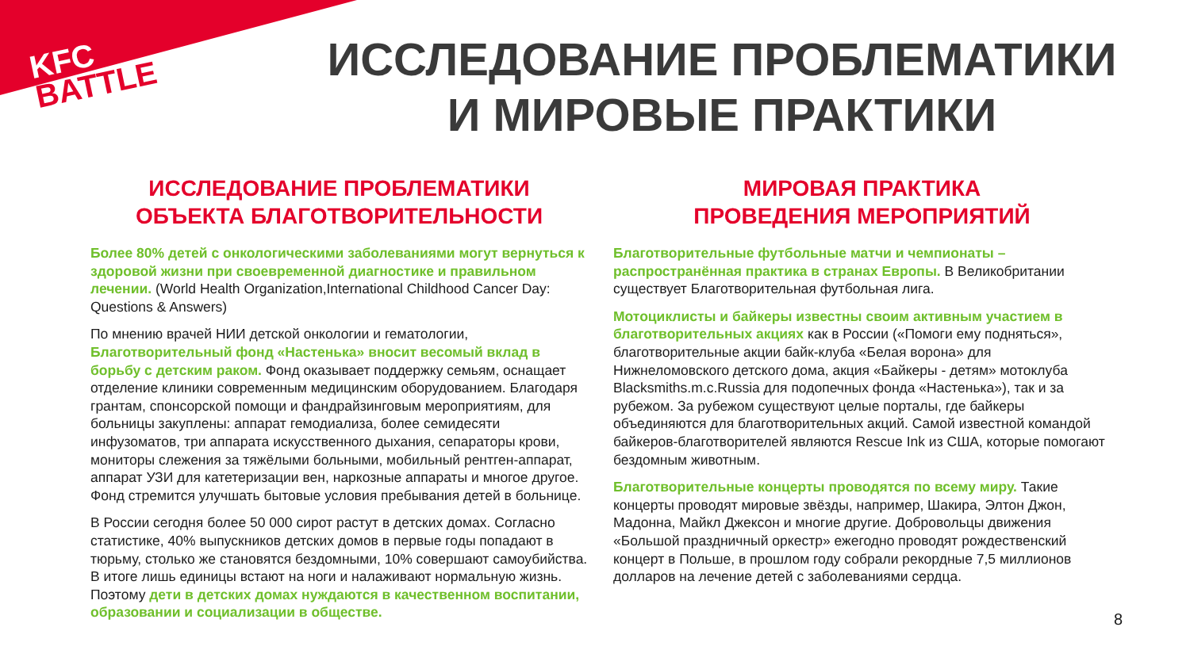KFC
BATTLE
ИССЛЕДОВАНИЕ ПРОБЛЕМАТИКИ
И МИРОВЫЕ ПРАКТИКИ
ИССЛЕДОВАНИЕ ПРОБЛЕМАТИКИ
ОБЪЕКТА БЛАГОТВОРИТЕЛЬНОСТИ
Более 80% детей с онкологическими заболеваниями могут вернуться к здоровой жизни при своевременной диагностике и правильном лечении. (World Health Organization,International Childhood Cancer Day: Questions & Answers)
По мнению врачей НИИ детской онкологии и гематологии, Благотворительный фонд «Настенька» вносит весомый вклад в борьбу с детским раком. Фонд оказывает поддержку семьям, оснащает отделение клиники современным медицинским оборудованием. Благодаря грантам, спонсорской помощи и фандрайзинговым мероприятиям, для больницы закуплены: аппарат гемодиализа, более семидесяти инфузоматов, три аппарата искусственного дыхания, сепараторы крови, мониторы слежения за тяжёлыми больными, мобильный рентген-аппарат, аппарат УЗИ для катетеризации вен, наркозные аппараты и многое другое. Фонд стремится улучшать бытовые условия пребывания детей в больнице.
В России сегодня более 50 000 сирот растут в детских домах. Согласно статистике, 40% выпускников детских домов в первые годы попадают в тюрьму, столько же становятся бездомными, 10% совершают самоубийства. В итоге лишь единицы встают на ноги и налаживают нормальную жизнь. Поэтому дети в детских домах нуждаются в качественном воспитании, образовании и социализации в обществе.
МИРОВАЯ ПРАКТИКА
ПРОВЕДЕНИЯ МЕРОПРИЯТИЙ
Благотворительные футбольные матчи и чемпионаты – распространённая практика в странах Европы. В Великобритании существует Благотворительная футбольная лига.
Мотоциклисты и байкеры известны своим активным участием в благотворительных акциях как в России («Помоги ему подняться», благотворительные акции байк-клуба «Белая ворона» для Нижнеломовского детского дома, акция «Байкеры - детям» мотоклуба Blacksmiths.m.c.Russia для подопечных фонда «Настенька»), так и за рубежом. За рубежом существуют целые порталы, где байкеры объединяются для благотворительных акций. Самой известной командой байкеров-благотворителей являются Rescue Ink из США, которые помогают бездомным животным.
Благотворительные концерты проводятся по всему миру. Такие концерты проводят мировые звёзды, например, Шакира, Элтон Джон, Мадонна, Майкл Джексон и многие другие. Добровольцы движения «Большой праздничный оркестр» ежегодно проводят рождественский концерт в Польше, в прошлом году собрали рекордные 7,5 миллионов долларов на лечение детей с заболеваниями сердца.
8